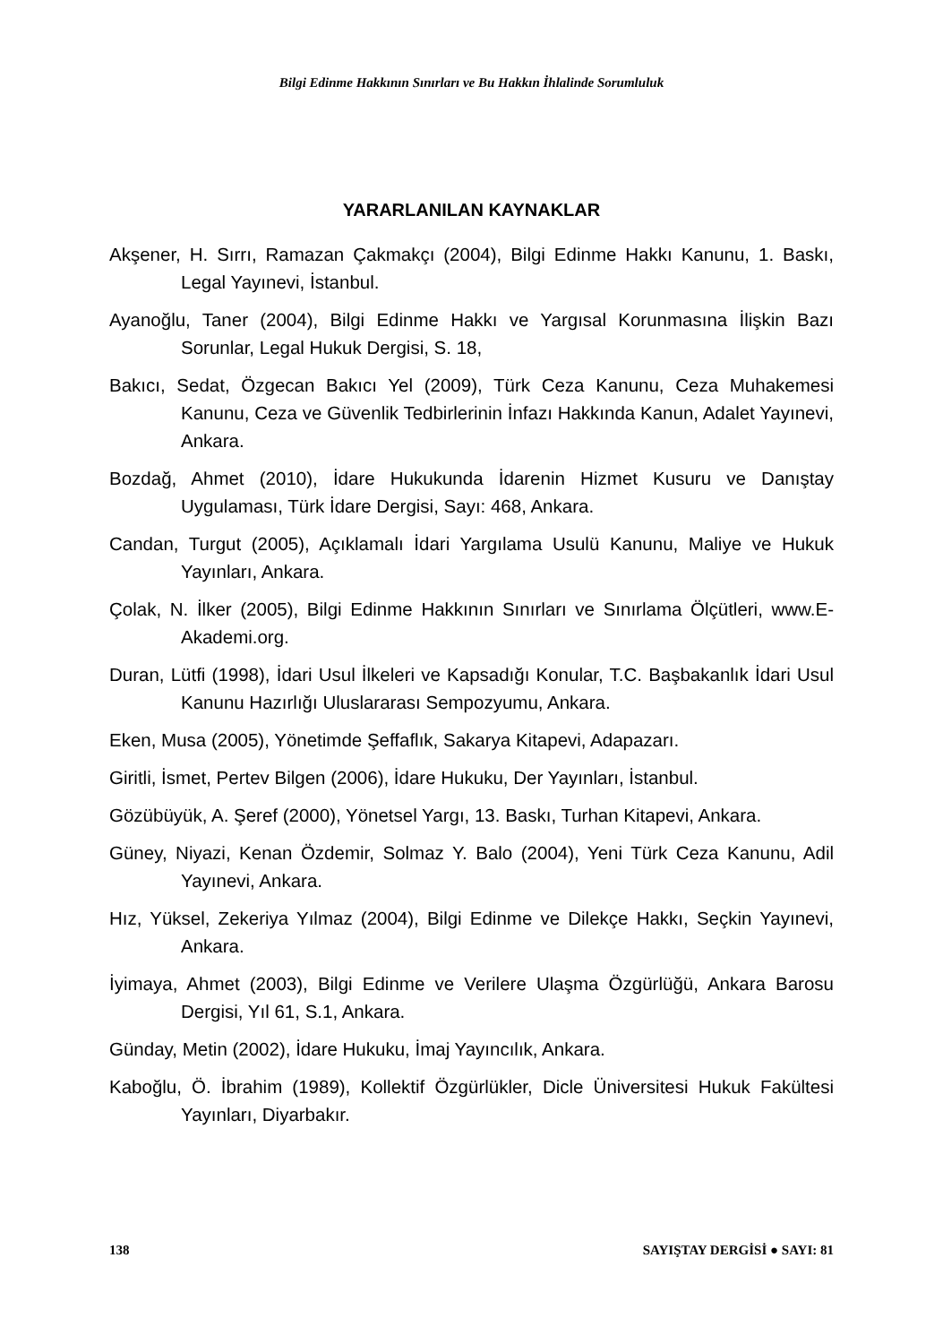Bilgi Edinme Hakkının Sınırları ve Bu Hakkın İhlalinde Sorumluluk
YARARLANILAN KAYNAKLAR
Akşener, H. Sırrı, Ramazan Çakmakçı (2004), Bilgi Edinme Hakkı Kanunu, 1. Baskı, Legal Yayınevi, İstanbul.
Ayanoğlu, Taner (2004), Bilgi Edinme Hakkı ve Yargısal Korunmasına İlişkin Bazı Sorunlar, Legal Hukuk Dergisi, S. 18,
Bakıcı, Sedat, Özgecan Bakıcı Yel (2009), Türk Ceza Kanunu, Ceza Muhakemesi Kanunu, Ceza ve Güvenlik Tedbirlerinin İnfazı Hakkında Kanun, Adalet Yayınevi, Ankara.
Bozdağ, Ahmet (2010), İdare Hukukunda İdarenin Hizmet Kusuru ve Danıştay Uygulaması, Türk İdare Dergisi, Sayı: 468, Ankara.
Candan, Turgut (2005), Açıklamalı İdari Yargılama Usulü Kanunu, Maliye ve Hukuk Yayınları, Ankara.
Çolak, N. İlker (2005), Bilgi Edinme Hakkının Sınırları ve Sınırlama Ölçütleri, www.E-Akademi.org.
Duran, Lütfi (1998), İdari Usul İlkeleri ve Kapsadığı Konular, T.C. Başbakanlık İdari Usul Kanunu Hazırlığı Uluslararası Sempozyumu, Ankara.
Eken, Musa (2005), Yönetimde Şeffaflık, Sakarya Kitapevi, Adapazarı.
Giritli, İsmet, Pertev Bilgen (2006), İdare Hukuku, Der Yayınları, İstanbul.
Gözübüyük, A. Şeref (2000), Yönetsel Yargı, 13. Baskı, Turhan Kitapevi, Ankara.
Güney, Niyazi, Kenan Özdemir, Solmaz Y. Balo (2004), Yeni Türk Ceza Kanunu, Adil Yayınevi, Ankara.
Hız, Yüksel, Zekeriya Yılmaz (2004), Bilgi Edinme ve Dilekçe Hakkı, Seçkin Yayınevi, Ankara.
İyimaya, Ahmet (2003), Bilgi Edinme ve Verilere Ulaşma Özgürlüğü, Ankara Barosu Dergisi, Yıl 61, S.1, Ankara.
Günday, Metin (2002), İdare Hukuku, İmaj Yayıncılık, Ankara.
Kaboğlu, Ö. İbrahim (1989), Kollektif Özgürlükler, Dicle Üniversitesi Hukuk Fakültesi Yayınları, Diyarbakır.
138 SAYIŞTAY DERGİSİ ● SAYI: 81